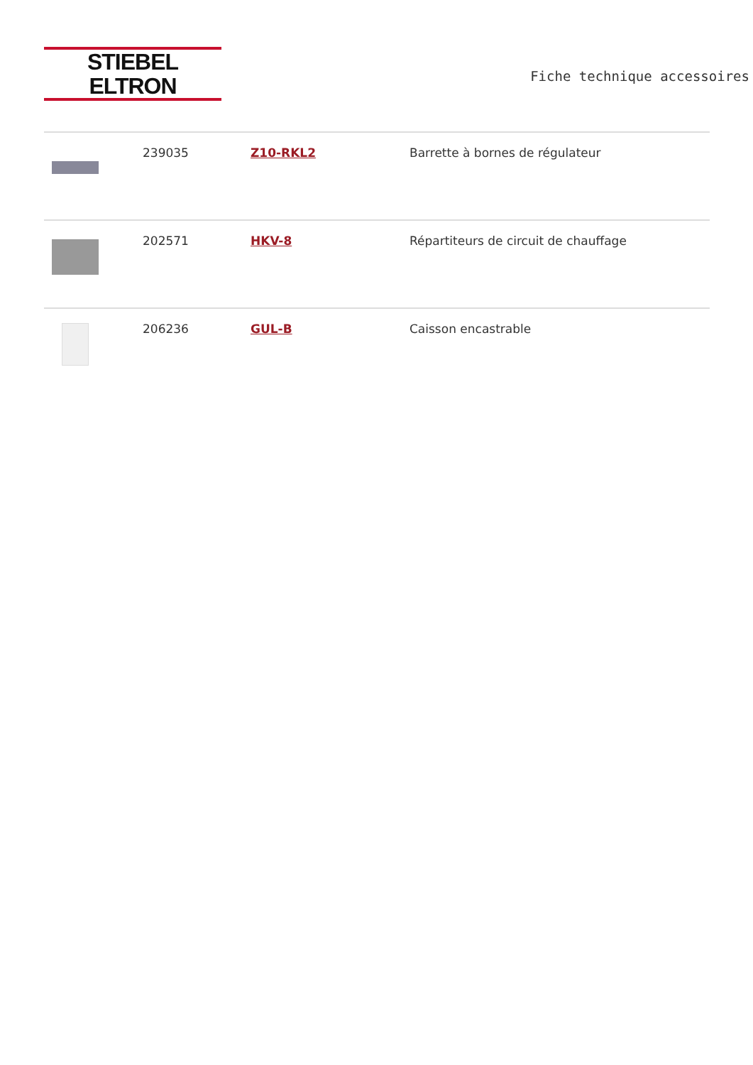STIEBEL ELTRON
Fiche technique accessoires
| | 239035 | Z10-RKL2 | Barrette à bornes de régulateur |
| | 202571 | HKV-8 | Répartiteurs de circuit de chauffage |
| | 206236 | GUL-B | Caisson encastrable |